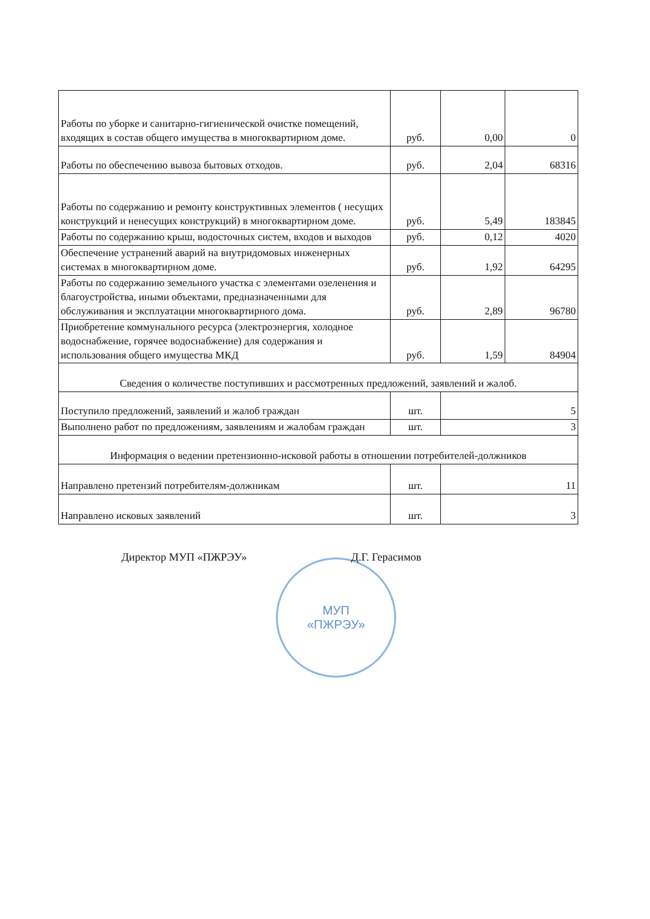| Работы по уборке и санитарно-гигиенической очистке помещений, входящих в состав общего имущества в многоквартирном доме. | руб. | 0,00 | 0 |
| Работы по обеспечению вывоза бытовых отходов. | руб. | 2,04 | 68316 |
| Работы по содержанию и ремонту конструктивных элементов ( несущих конструкций и ненесущих конструкций) в многоквартирном доме. | руб. | 5,49 | 183845 |
| Работы по содержанию крыш, водосточных систем, входов и выходов | руб. | 0,12 | 4020 |
| Обеспечение устранений аварий на внутридомовых инженерных системах в многоквартирном доме. | руб. | 1,92 | 64295 |
| Работы по содержанию земельного участка с элементами озеленения и благоустройства, иными объектами, предназначенными для обслуживания и эксплуатации многоквартирного дома. | руб. | 2,89 | 96780 |
| Приобретение коммунального ресурса (электроэнергия, холодное водоснабжение, горячее водоснабжение) для содержания и использования общего имущества МКД | руб. | 1,59 | 84904 |
| Сведения о количестве поступивших и рассмотренных предложений, заявлений и жалоб. | | | |
| Поступило предложений, заявлений и жалоб граждан | шт. | 5 | |
| Выполнено работ по предложениям, заявлениям и жалобам граждан | шт. | 3 | |
| Информация о ведении претензионно-исковой работы в отношении потребителей-должников | | | |
| Направлено претензий потребителям-должникам | шт. | 11 | |
| Направлено исковых заявлений | шт. | 3 | |
Директор МУП «ПЖРЭУ» Д.Г. Герасимов
МУП
«ПЖРЭУ»